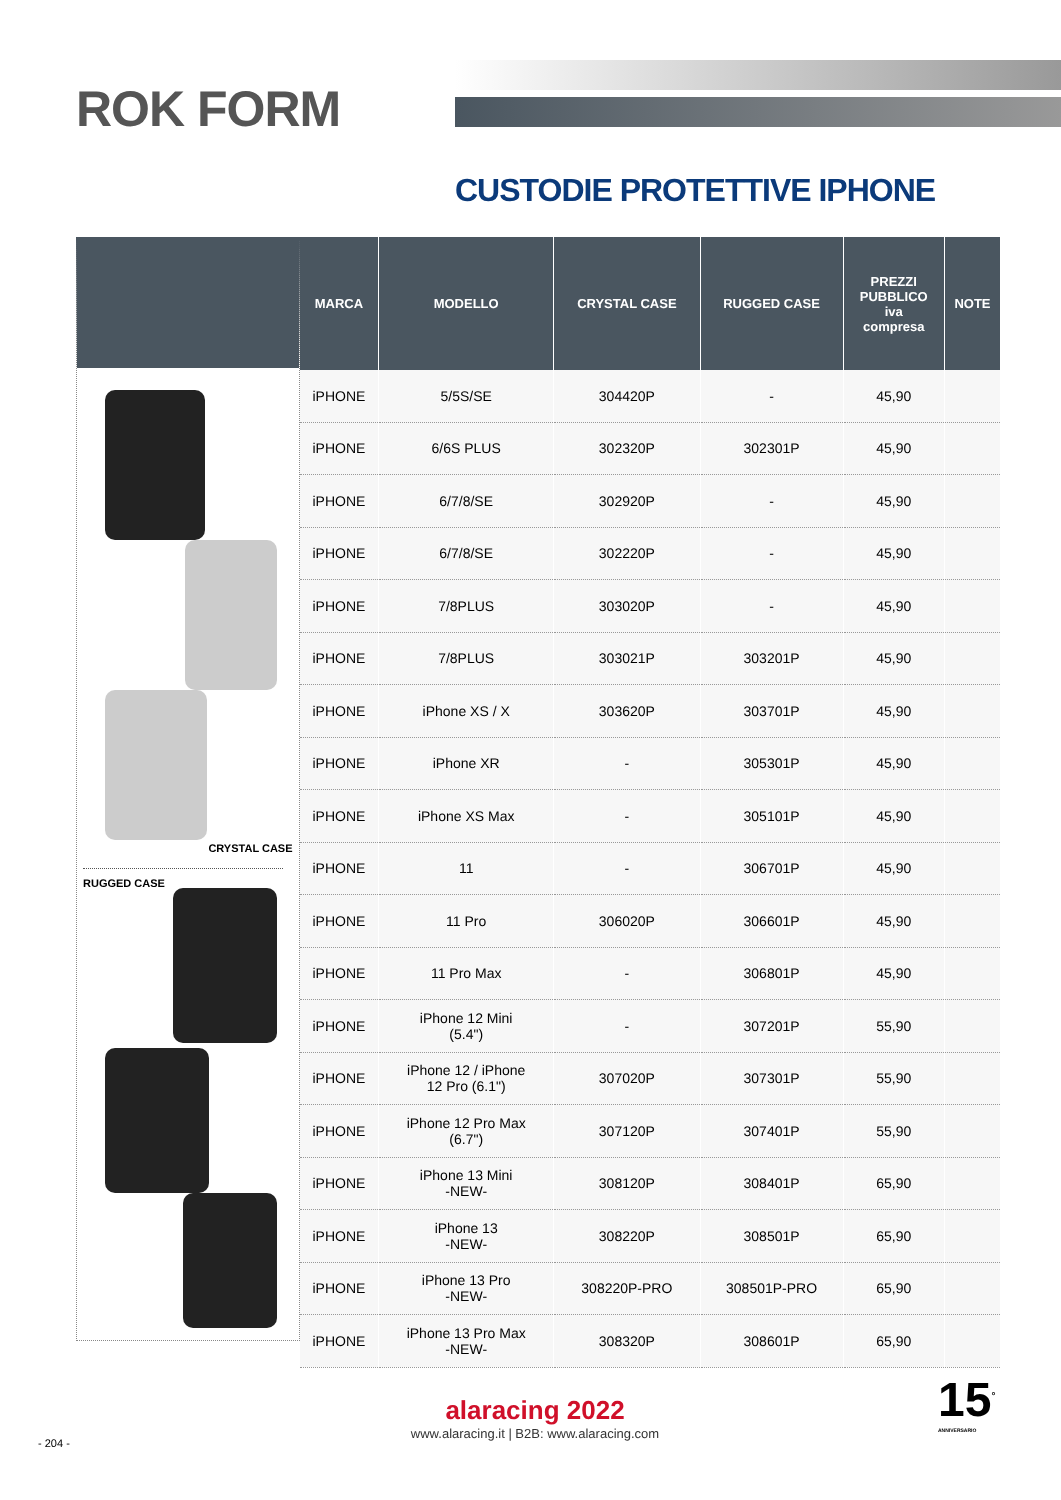ROK FORM
CUSTODIE PROTETTIVE IPHONE
CRYSTAL CASE
RUGGED CASE
| MARCA | MODELLO | CRYSTAL CASE | RUGGED CASE | PREZZI PUBBLICO iva compresa | NOTE |
| --- | --- | --- | --- | --- | --- |
| iPHONE | 5/5S/SE | 304420P | - | 45,90 | |
| iPHONE | 6/6S PLUS | 302320P | 302301P | 45,90 | |
| iPHONE | 6/7/8/SE | 302920P | - | 45,90 | |
| iPHONE | 6/7/8/SE | 302220P | - | 45,90 | |
| iPHONE | 7/8PLUS | 303020P | - | 45,90 | |
| iPHONE | 7/8PLUS | 303021P | 303201P | 45,90 | |
| iPHONE | iPhone XS / X | 303620P | 303701P | 45,90 | |
| iPHONE | iPhone XR | - | 305301P | 45,90 | |
| iPHONE | iPhone XS Max | - | 305101P | 45,90 | |
| iPHONE | 11 | - | 306701P | 45,90 | |
| iPHONE | 11 Pro | 306020P | 306601P | 45,90 | |
| iPHONE | 11 Pro Max | - | 306801P | 45,90 | |
| iPHONE | iPhone 12 Mini (5.4") | - | 307201P | 55,90 | |
| iPHONE | iPhone 12 / iPhone 12 Pro (6.1") | 307020P | 307301P | 55,90 | |
| iPHONE | iPhone 12 Pro Max (6.7") | 307120P | 307401P | 55,90 | |
| iPHONE | iPhone 13 Mini -NEW- | 308120P | 308401P | 65,90 | |
| iPHONE | iPhone 13 -NEW- | 308220P | 308501P | 65,90 | |
| iPHONE | iPhone 13 Pro -NEW- | 308220P-PRO | 308501P-PRO | 65,90 | |
| iPHONE | iPhone 13 Pro Max -NEW- | 308320P | 308601P | 65,90 | |
alaracing 2022
www.alaracing.it | B2B: www.alaracing.com
- 204 -
15<sup>°</sup>
ANNIVERSARIO